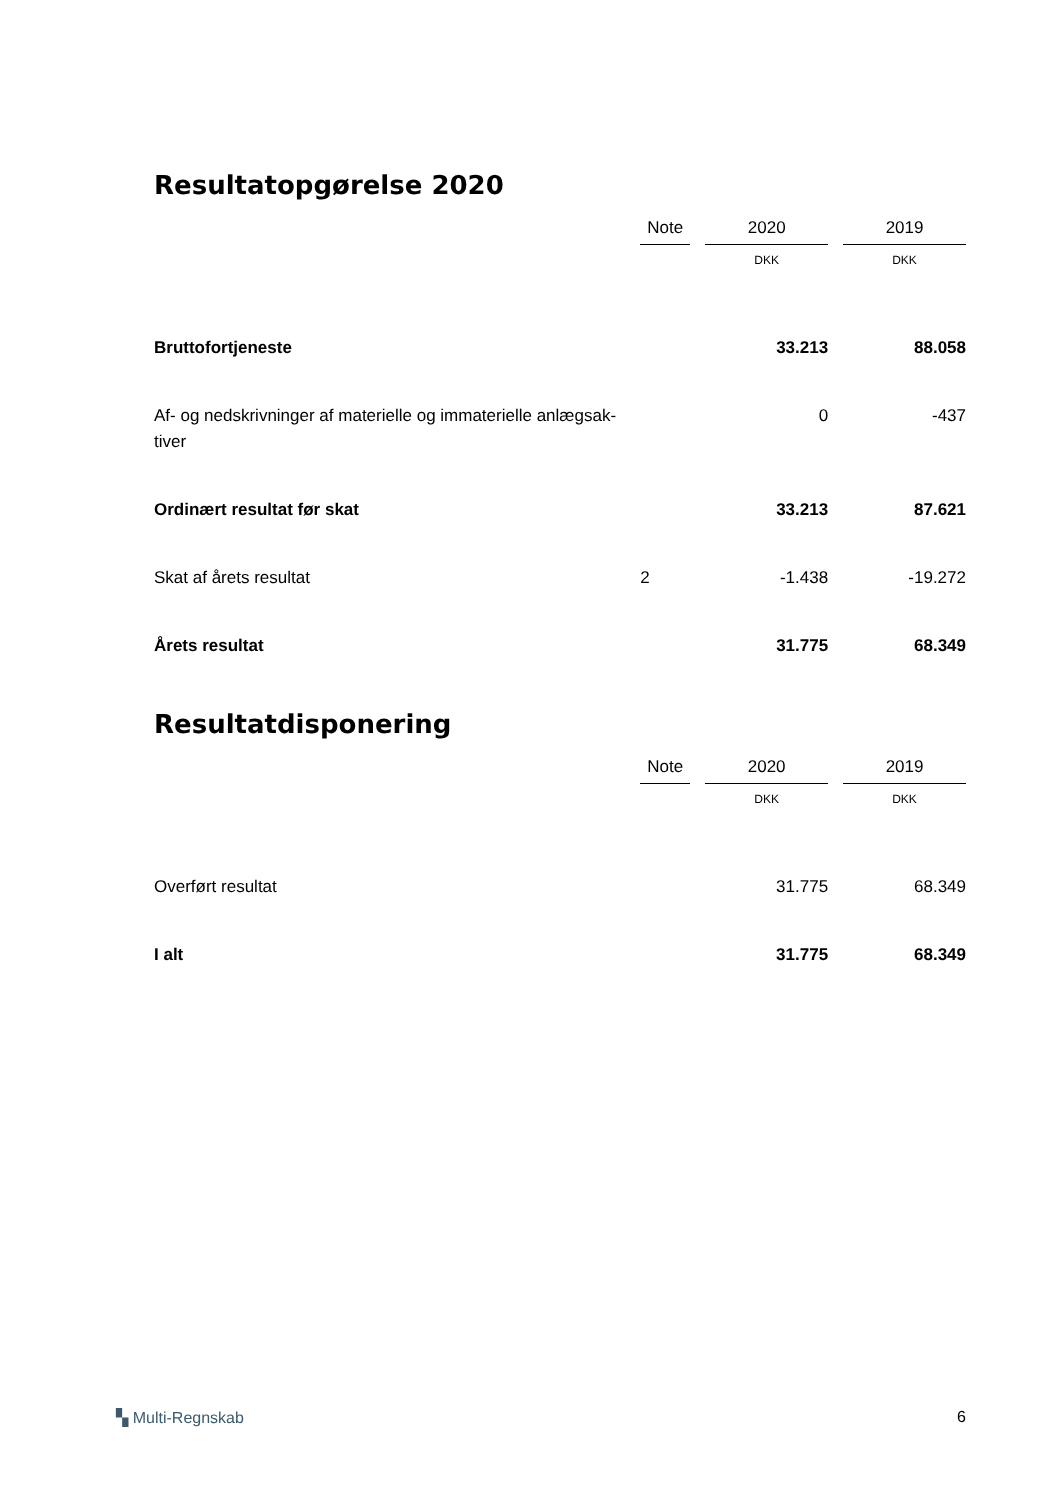Resultatopgørelse 2020
| | Note | | 2020 | | 2019 |
| --- | --- | --- | --- | --- | --- |
| | | | DKK | | DKK |
| Bruttofortjeneste | | | 33.213 | | 88.058 |
| Af- og nedskrivninger af materielle og immaterielle anlægsak- tiver | | | 0 | | -437 |
| Ordinært resultat før skat | | | 33.213 | | 87.621 |
| Skat af årets resultat | 2 | | -1.438 | | -19.272 |
| Årets resultat | | | 31.775 | | 68.349 |
Resultatdisponering
| | Note | | 2020 | | 2019 |
| --- | --- | --- | --- | --- | --- |
| | | | DKK | | DKK |
| Overført resultat | | | 31.775 | | 68.349 |
| I alt | | | 31.775 | | 68.349 |
▚ Multi-Regnskab 6